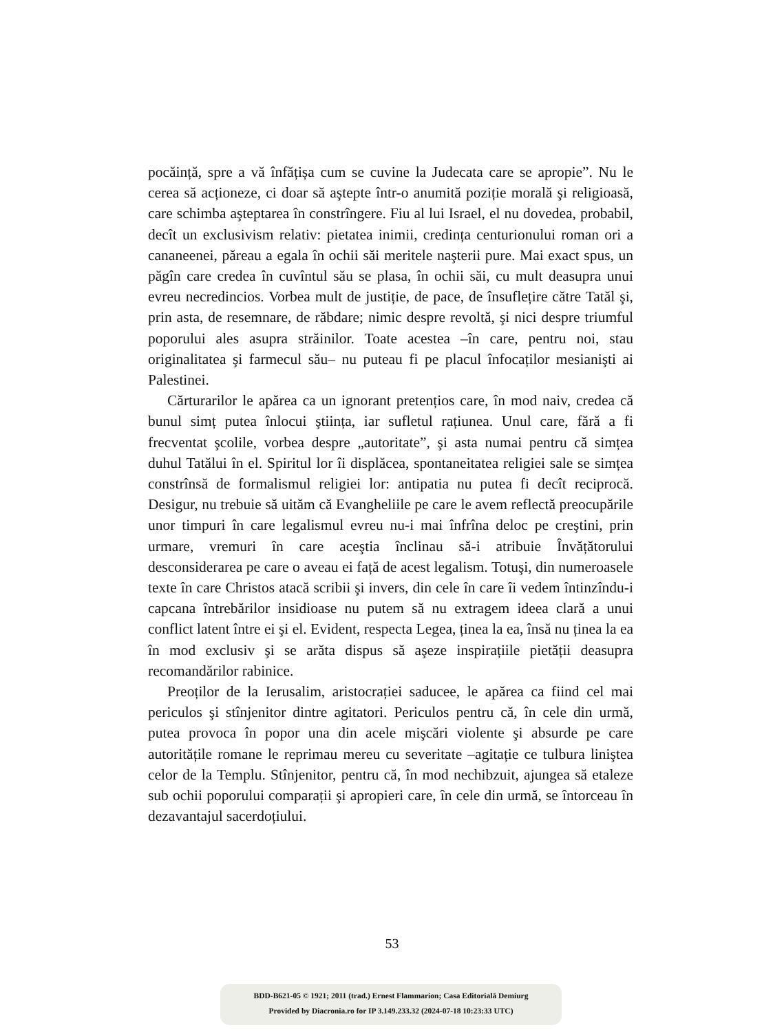pocăință, spre a vă înfățișa cum se cuvine la Judecata care se apropie”. Nu le cerea să acționeze, ci doar să aştepte într-o anumită poziție morală şi religioasă, care schimba aşteptarea în constrîngere. Fiu al lui Israel, el nu dovedea, probabil, decît un exclusivism relativ: pietatea inimii, credința centurionului roman ori a cananeenei, păreau a egala în ochii săi meritele naşterii pure. Mai exact spus, un păgîn care credea în cuvîntul său se plasa, în ochii săi, cu mult deasupra unui evreu necredincios. Vorbea mult de justiție, de pace, de însuflețire către Tatăl şi, prin asta, de resemnare, de răbdare; nimic despre revoltă, şi nici despre triumful poporului ales asupra străinilor. Toate acestea –în care, pentru noi, stau originalitatea şi farmecul său– nu puteau fi pe placul înfocaților mesianişti ai Palestinei.
Cărturarilor le apărea ca un ignorant pretențios care, în mod naiv, credea că bunul simț putea înlocui ştiința, iar sufletul rațiunea. Unul care, fără a fi frecventat şcolile, vorbea despre „autoritate”, şi asta numai pentru că simțea duhul Tatălui în el. Spiritul lor îi displăcea, spontaneitatea religiei sale se simțea constrînsă de formalismul religiei lor: antipatia nu putea fi decît reciprocă. Desigur, nu trebuie să uităm că Evangheliile pe care le avem reflectă preocupările unor timpuri în care legalismul evreu nu-i mai înfrîna deloc pe creştini, prin urmare, vremuri în care aceştia înclinau să-i atribuie Învățătorului desconsiderarea pe care o aveau ei față de acest legalism. Totuşi, din numeroasele texte în care Christos atacă scribii şi invers, din cele în care îi vedem întinzîndu-i capcana întrebărilor insidioase nu putem să nu extragem ideea clară a unui conflict latent între ei şi el. Evident, respecta Legea, ținea la ea, însă nu ținea la ea în mod exclusiv şi se arăta dispus să aşeze inspirațiile pietății deasupra recomandărilor rabinice.
Preoților de la Ierusalim, aristocrației saducee, le apărea ca fiind cel mai periculos şi stînjenitor dintre agitatori. Periculos pentru că, în cele din urmă, putea provoca în popor una din acele mişcări violente şi absurde pe care autoritățile romane le reprimau mereu cu severitate –agitație ce tulbura liniştea celor de la Templu. Stînjenitor, pentru că, în mod nechibzuit, ajungea să etaleze sub ochii poporului comparații şi apropieri care, în cele din urmă, se întorceau în dezavantajul sacerdoțiului.
53
BDD-B621-05 © 1921; 2011 (trad.) Ernest Flammarion; Casa Editorială Demiurg
Provided by Diacronia.ro for IP 3.149.233.32 (2024-07-18 10:23:33 UTC)